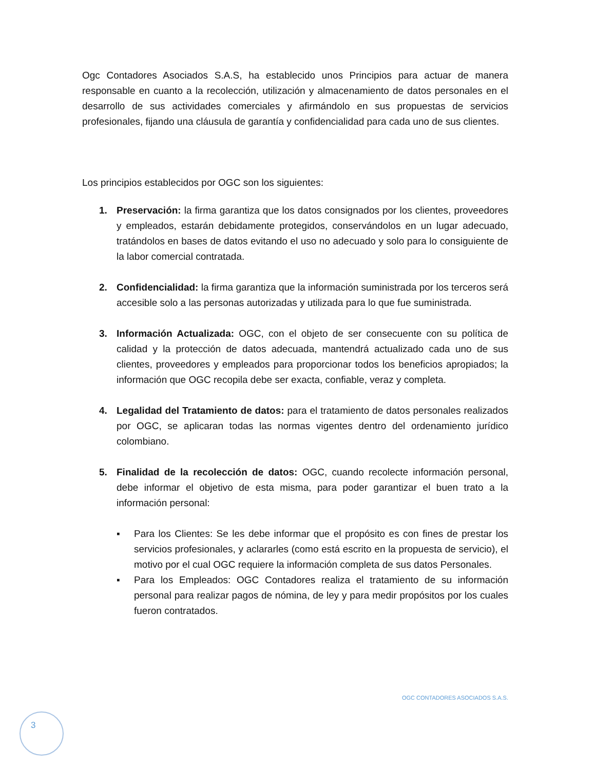Ogc Contadores Asociados S.A.S, ha establecido unos Principios para actuar de manera responsable en cuanto a la recolección, utilización y almacenamiento de datos personales en el desarrollo de sus actividades comerciales y afirmándolo en sus propuestas de servicios profesionales, fijando una cláusula de garantía y confidencialidad para cada uno de sus clientes.
Los principios establecidos por OGC son los siguientes:
1. Preservación: la firma garantiza que los datos consignados por los clientes, proveedores y empleados, estarán debidamente protegidos, conservándolos en un lugar adecuado, tratándolos en bases de datos evitando el uso no adecuado y solo para lo consiguiente de la labor comercial contratada.
2. Confidencialidad: la firma garantiza que la información suministrada por los terceros será accesible solo a las personas autorizadas y utilizada para lo que fue suministrada.
3. Información Actualizada: OGC, con el objeto de ser consecuente con su política de calidad y la protección de datos adecuada, mantendrá actualizado cada uno de sus clientes, proveedores y empleados para proporcionar todos los beneficios apropiados; la información que OGC recopila debe ser exacta, confiable, veraz y completa.
4. Legalidad del Tratamiento de datos: para el tratamiento de datos personales realizados por OGC, se aplicaran todas las normas vigentes dentro del ordenamiento jurídico colombiano.
5. Finalidad de la recolección de datos: OGC, cuando recolecte información personal, debe informar el objetivo de esta misma, para poder garantizar el buen trato a la información personal:
▪ Para los Clientes: Se les debe informar que el propósito es con fines de prestar los servicios profesionales, y aclararles (como está escrito en la propuesta de servicio), el motivo por el cual OGC requiere la información completa de sus datos Personales.
▪ Para los Empleados: OGC Contadores realiza el tratamiento de su información personal para realizar pagos de nómina, de ley y para medir propósitos por los cuales fueron contratados.
OGC CONTADORES ASOCIADOS S.A.S.
3